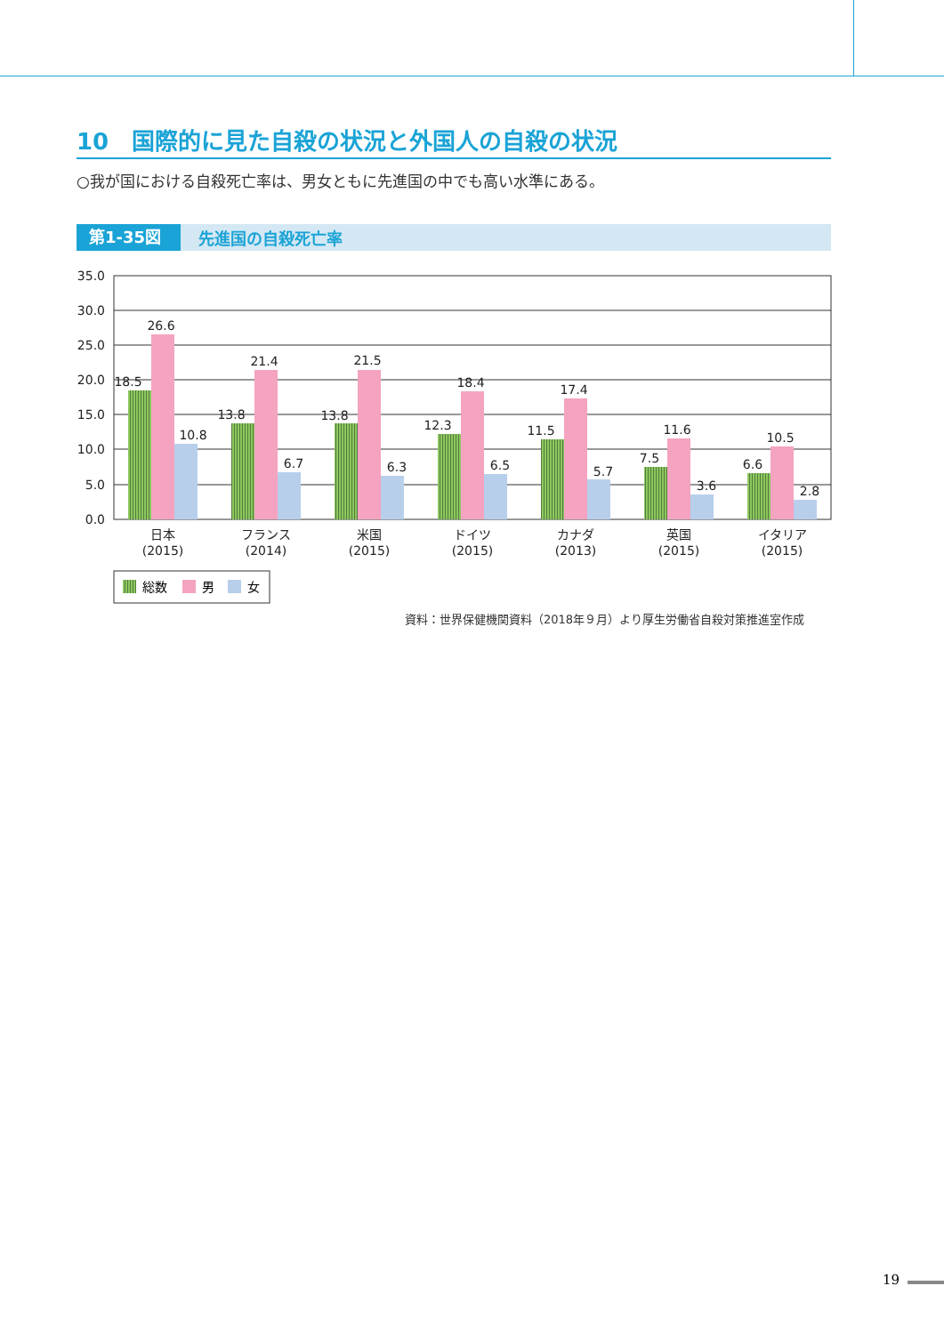10　国際的に見た自殺の状況と外国人の自殺の状況
○我が国における自殺死亡率は、男女ともに先進国の中でも高い水準にある。
第1-35図 先進国の自殺死亡率
35.0
30.0
25.0
20.0
15.0
10.0
5.0
0.0
18.5
26.6
10.8
13.8
21.4
6.7
13.8
21.5
6.3
12.3
18.4
6.5
11.5
17.4
5.7
7.5
11.6
3.6
6.6
10.5
2.8
日本
(2015)
フランス
(2014)
米国
(2015)
ドイツ
(2015)
カナダ
(2013)
英国
(2015)
イタリア
(2015)
総数
男
女
資料：世界保健機関資料（2018年９月）より厚生労働省自殺対策推進室作成
19